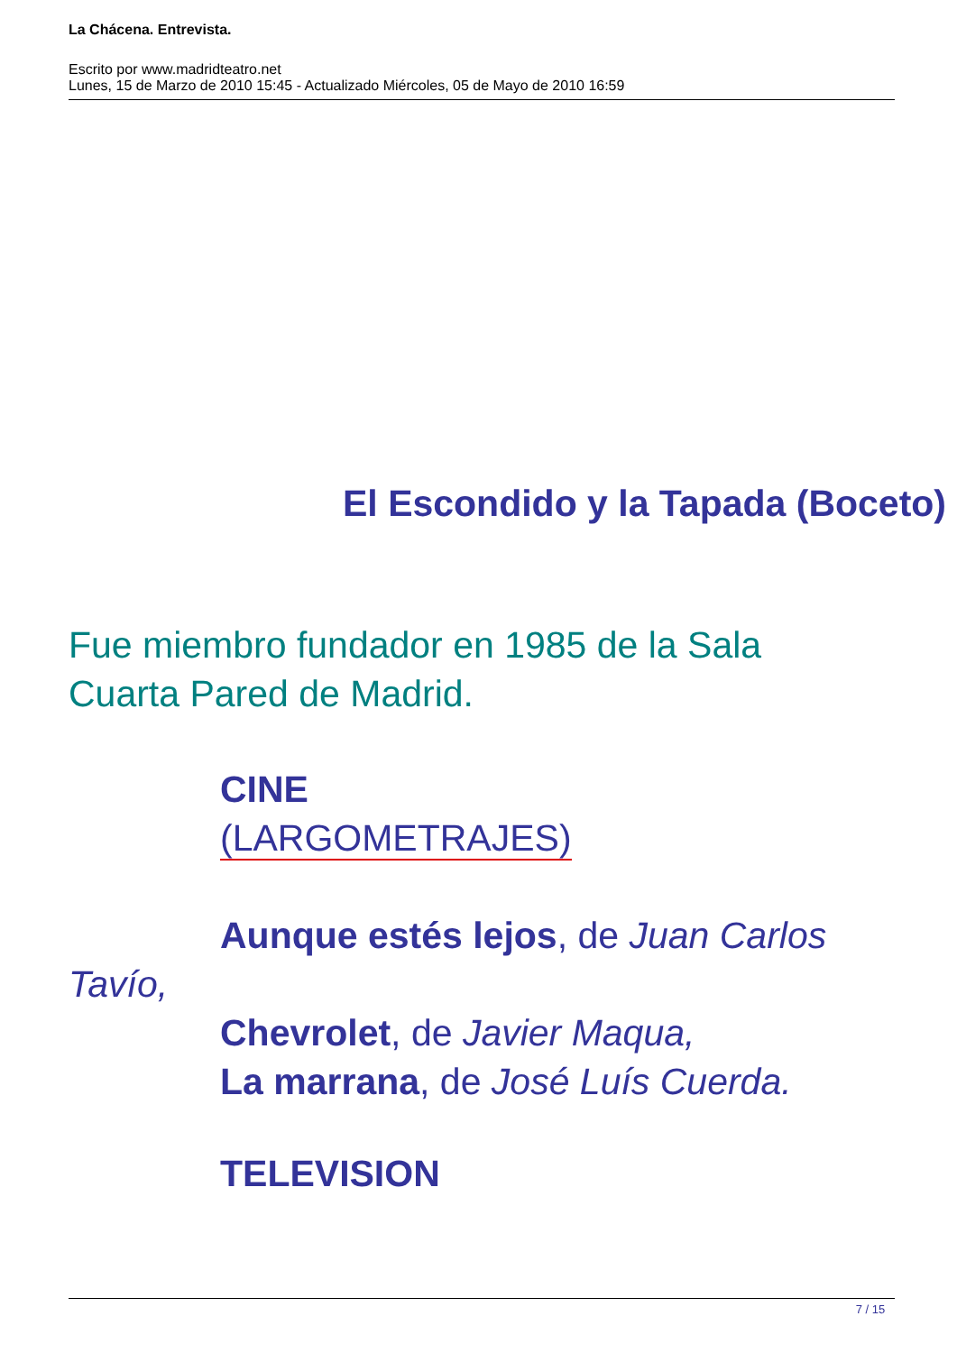La Chácena. Entrevista.
Escrito por www.madridteatro.net
Lunes, 15 de Marzo de 2010 15:45 - Actualizado Miércoles, 05 de Mayo de 2010 16:59
El Escondido y la Tapada (Boceto)
Fue miembro fundador en 1985 de la Sala
Cuarta Pared de Madrid.
CINE
(LARGOMETRAJES)
Aunque estés lejos, de Juan Carlos
Tavío,
Chevrolet, de Javier Maqua,
La marrana, de José Luís Cuerda.
TELEVISION
7 / 15